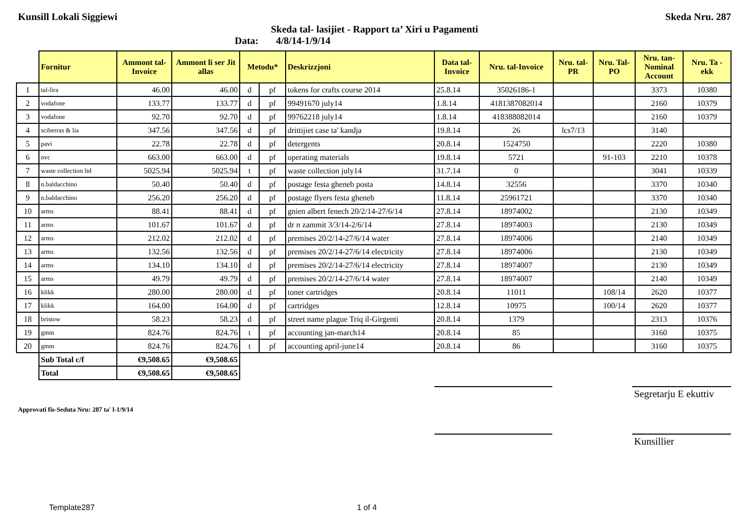Kunsill Lokali Siggiewi Skeda Nru. 287
Skeda tal- lasijiet - Rapport ta’ Xiri u Pagamenti
Data: 4/8/14-1/9/14
| | Fornitur | Ammont tal-Invoice | Ammont li ser Jit allas | Metodu* | | Deskrizzjoni | Data tal-Invoice | Nru. tal-Invoice | Nru. tal-PR | Nru. Tal-PO | Nru. tan-Nominal Account | Nru. Ta - ekk |
| --- | --- | --- | --- | --- | --- | --- | --- | --- | --- | --- | --- | --- |
| 1 | tal-lira | 46.00 | 46.00 | d | pf | tokens for crafts course 2014 | 25.8.14 | 35026186-1 | | | 3373 | 10380 |
| 2 | vodafone | 133.77 | 133.77 | d | pf | 99491670 july14 | 1.8.14 | 4181387082014 | | | 2160 | 10379 |
| 3 | vodafone | 92.70 | 92.70 | d | pf | 99762218 july14 | 1.8.14 | 418388082014 | | | 2160 | 10379 |
| 4 | sciberras & lia | 347.56 | 347.56 | d | pf | drittijiet case ta' kandja | 19.8.14 | 26 | lcs7/13 | | 3140 | |
| 5 | pavi | 22.78 | 22.78 | d | pf | detergents | 20.8.14 | 1524750 | | | 2220 | 10380 |
| 6 | nvc | 663.00 | 663.00 | d | pf | operating materials | 19.8.14 | 5721 | | 91-103 | 2210 | 10378 |
| 7 | waste collection ltd | 5025.94 | 5025.94 | t | pf | waste collection july14 | 31.7.14 | 0 | | | 3041 | 10339 |
| 8 | n.baldacchino | 50.40 | 50.40 | d | pf | postage festa gheneb posta | 14.8.14 | 32556 | | | 3370 | 10340 |
| 9 | n.baldacchino | 256.20 | 256.20 | d | pf | postage flyers festa gheneb | 11.8.14 | 25961721 | | | 3370 | 10340 |
| 10 | arms | 88.41 | 88.41 | d | pf | gnien albert fenech 20/2/14-27/6/14 | 27.8.14 | 18974002 | | | 2130 | 10349 |
| 11 | arms | 101.67 | 101.67 | d | pf | dr n zammit 3/3/14-2/6/14 | 27.8.14 | 18974003 | | | 2130 | 10349 |
| 12 | arms | 212.02 | 212.02 | d | pf | premises 20/2/14-27/6/14 water | 27.8.14 | 18974006 | | | 2140 | 10349 |
| 13 | arms | 132.56 | 132.56 | d | pf | premises 20/2/14-27/6/14 electricity | 27.8.14 | 18974006 | | | 2130 | 10349 |
| 14 | arms | 134.10 | 134.10 | d | pf | premises 20/2/14-27/6/14 electricity | 27.8.14 | 18974007 | | | 2130 | 10349 |
| 15 | arms | 49.79 | 49.79 | d | pf | premises 20/2/14-27/6/14 water | 27.8.14 | 18974007 | | | 2140 | 10349 |
| 16 | klikk | 280.00 | 280.00 | d | pf | toner cartridges | 20.8.14 | 11011 | | 108/14 | 2620 | 10377 |
| 17 | klikk | 164.00 | 164.00 | d | pf | cartridges | 12.8.14 | 10975 | | 100/14 | 2620 | 10377 |
| 18 | bristow | 58.23 | 58.23 | d | pf | street name plague Triq il-Girgenti | 20.8.14 | 1379 | | | 2313 | 10376 |
| 19 | gmm | 824.76 | 824.76 | t | pf | accounting jan-march14 | 20.8.14 | 85 | | | 3160 | 10375 |
| 20 | gmm | 824.76 | 824.76 | t | pf | accounting april-june14 | 20.8.14 | 86 | | | 3160 | 10375 |
| | Sub Total c/f | €9,508.65 | €9,508.65 | | | | | | | | | |
| | Total | €9,508.65 | €9,508.65 | | | | | | | | | |
Segretarju E ekuttiv
Approvati fis-Seduta Nru: 287 ta' l-1/9/14
Kunsillier
Template287 1 of 4